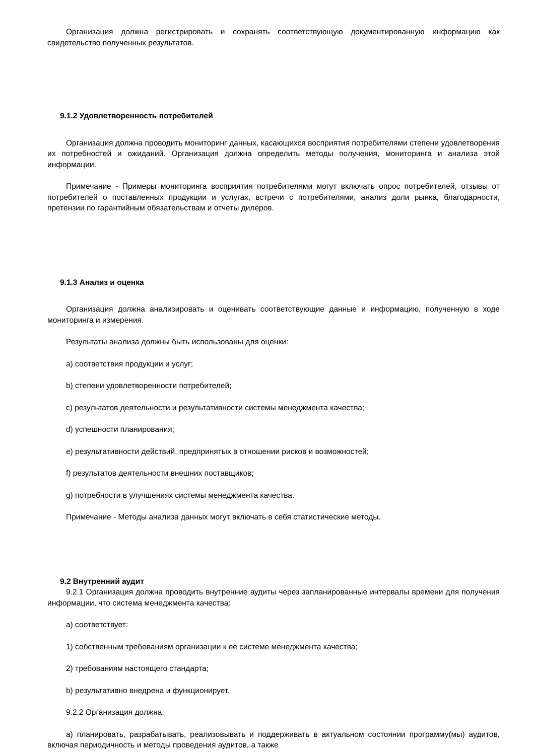Организация должна регистрировать и сохранять соответствующую документированную информацию как свидетельство полученных результатов.
9.1.2 Удовлетворенность потребителей
Организация должна проводить мониторинг данных, касающихся восприятия потребителями степени удовлетворения их потребностей и ожиданий. Организация должна определить методы получения, мониторинга и анализа этой информации.
Примечание - Примеры мониторинга восприятия потребителями могут включать опрос потребителей, отзывы от потребителей о поставленных продукции и услугах, встречи с потребителями, анализ доли рынка, благодарности, претензии по гарантийным обязательствам и отчеты дилеров.
9.1.3 Анализ и оценка
Организация должна анализировать и оценивать соответствующие данные и информацию, полученную в ходе мониторинга и измерения.
Результаты анализа должны быть использованы для оценки:
а) соответствия продукции и услуг;
b) степени удовлетворенности потребителей;
c) результатов деятельности и результативности системы менеджмента качества;
d) успешности планирования;
e) результативности действий, предпринятых в отношении рисков и возможностей;
f) результатов деятельности внешних поставщиков;
g) потребности в улучшениях системы менеджмента качества.
Примечание - Методы анализа данных могут включать в себя статистические методы.
9.2 Внутренний аудит
9.2.1 Организация должна проводить внутренние аудиты через запланированные интервалы времени для получения информации, что система менеджмента качества:
а) соответствует:
1) собственным требованиям организации к ее системе менеджмента качества;
2) требованиям настоящего стандарта;
b) результативно внедрена и функционирует.
9.2.2 Организация должна:
а) планировать, разрабатывать, реализовывать и поддерживать в актуальном состоянии программу(мы) аудитов, включая периодичность и методы проведения аудитов, а также